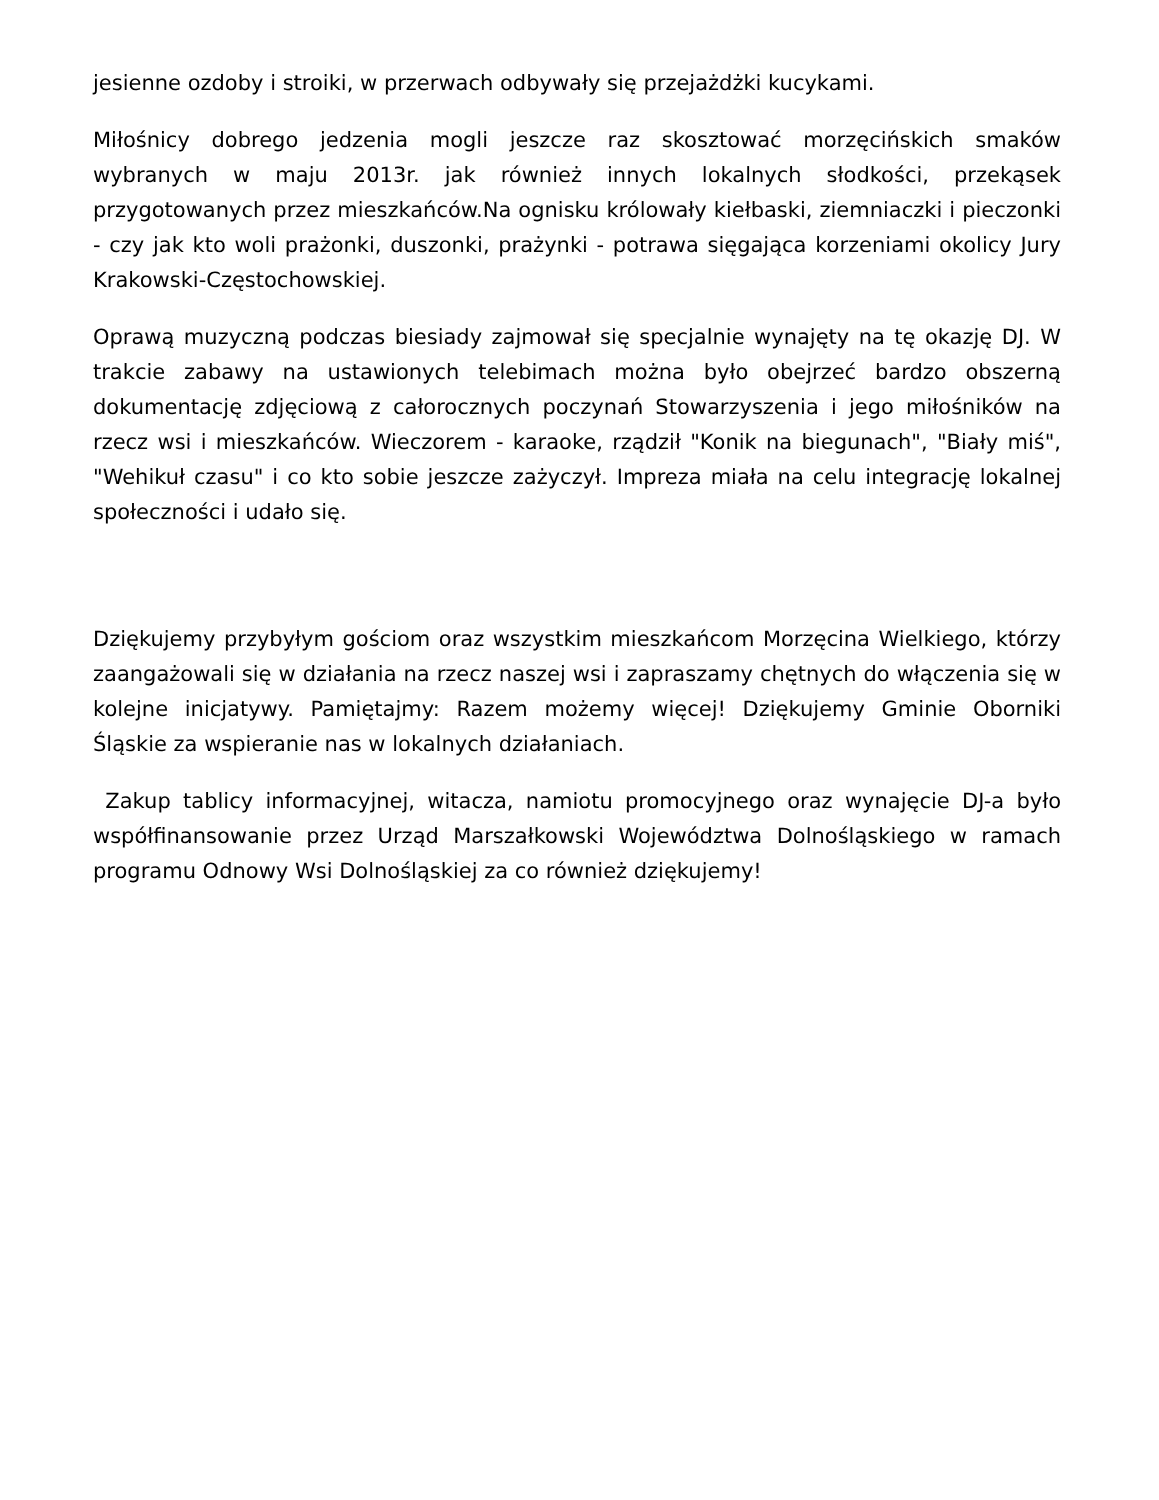jesienne ozdoby i stroiki, w przerwach odbywały się przejażdżki kucykami.
Miłośnicy dobrego jedzenia mogli jeszcze raz skosztować morzęcińskich smaków wybranych w maju 2013r. jak również innych lokalnych słodkości, przekąsek przygotowanych przez mieszkańców.Na ognisku królowały kiełbaski, ziemniaczki i pieczonki - czy jak kto woli prażonki, duszonki, prażynki - potrawa sięgająca korzeniami okolicy Jury Krakowski-Częstochowskiej.
Oprawą muzyczną podczas biesiady zajmował się specjalnie wynajęty na tę okazję DJ. W trakcie zabawy na ustawionych telebimach można było obejrzeć bardzo obszerną dokumentację zdjęciową z całorocznych poczynań Stowarzyszenia i jego miłośników na rzecz wsi i mieszkańców. Wieczorem - karaoke, rządził "Konik na biegunach", "Biały miś", "Wehikuł czasu" i co kto sobie jeszcze zażyczył. Impreza miała na celu integrację lokalnej społeczności i udało się.
Dziękujemy przybyłym gościom oraz wszystkim mieszkańcom Morzęcina Wielkiego, którzy zaangażowali się w działania na rzecz naszej wsi i zapraszamy chętnych do włączenia się w kolejne inicjatywy. Pamiętajmy: Razem możemy więcej! Dziękujemy Gminie Oborniki Śląskie za wspieranie nas w lokalnych działaniach.
Zakup tablicy informacyjnej, witacza, namiotu promocyjnego oraz wynajęcie DJ-a było współfinansowanie przez Urząd Marszałkowski Województwa Dolnośląskiego w ramach programu Odnowy Wsi Dolnośląskiej za co również dziękujemy!